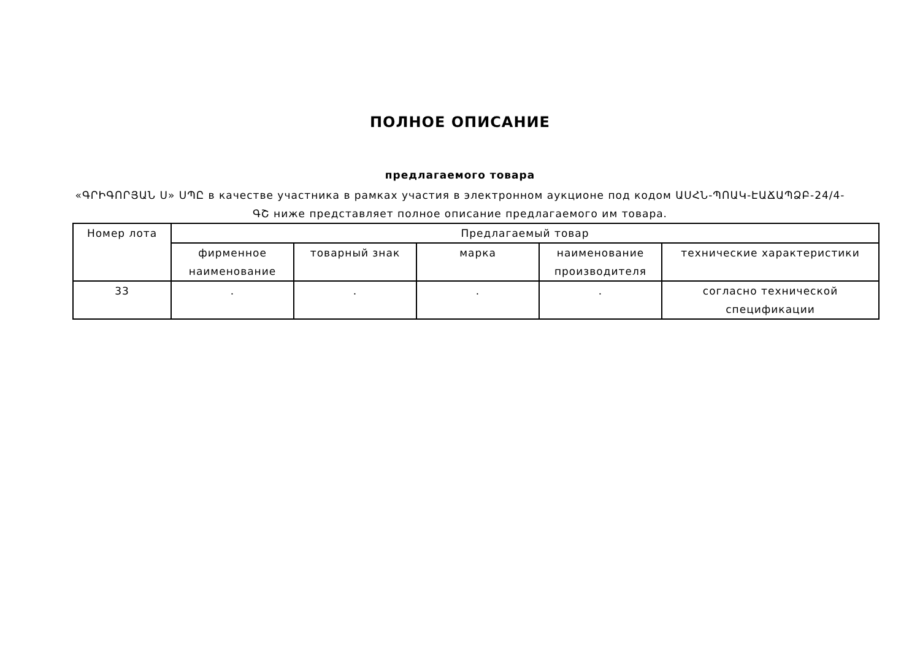ПОЛНОЕ ОПИСАНИЕ
предлагаемого товара
«ԳՐԻԳՈՐՅԱՆ Ս» ՍՊԸ в качестве участника в рамках участия в электронном аукционе под кодом ԱՍՀՆ-ՊՈԱԿ-ԷԱՃԱՊՁԲ-24/4-ԳՇ ниже представляет полное описание предлагаемого им товара.
| Номер лота | Предлагаемый товар | | | | |
| --- | --- | --- | --- | --- | --- |
| | фирменное наименование | товарный знак | марка | наименование производителя | технические характеристики |
| 33 | . | . | . | . | согласно технической спецификации |